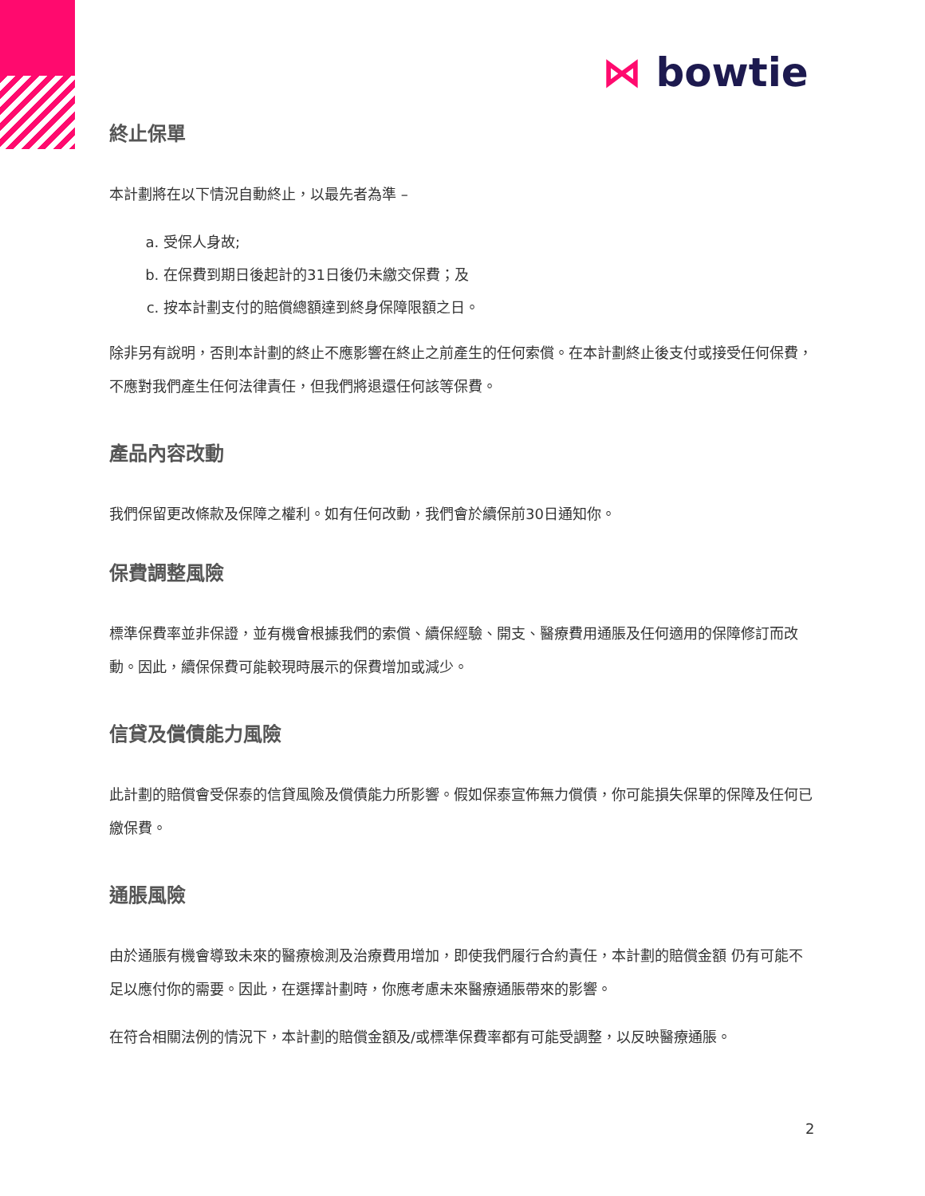⋈ bowtie
終止保單
本計劃將在以下情況自動終止，以最先者為準 –
a. 受保人身故;
b. 在保費到期日後起計的31日後仍未繳交保費；及
c. 按本計劃支付的賠償總額達到終身保障限額之日。
除非另有說明，否則本計劃的終止不應影響在終止之前產生的任何索償。在本計劃終止後支付或接受任何保費，不應對我們產生任何法律責任，但我們將退還任何該等保費。
產品內容改動
我們保留更改條款及保障之權利。如有任何改動，我們會於續保前30日通知你。
保費調整風險
標準保費率並非保證，並有機會根據我們的索償、續保經驗、開支、醫療費用通脹及任何適用的保障修訂而改動。因此，續保保費可能較現時展示的保費增加或減少。
信貸及償債能力風險
此計劃的賠償會受保泰的信貸風險及償債能力所影響。假如保泰宣佈無力償債，你可能損失保單的保障及任何已繳保費。
通脹風險
由於通脹有機會導致未來的醫療檢測及治療費用增加，即使我們履行合約責任，本計劃的賠償金額 仍有可能不足以應付你的需要。因此，在選擇計劃時，你應考慮未來醫療通脹帶來的影響。
在符合相關法例的情況下，本計劃的賠償金額及/或標準保費率都有可能受調整，以反映醫療通脹。
2